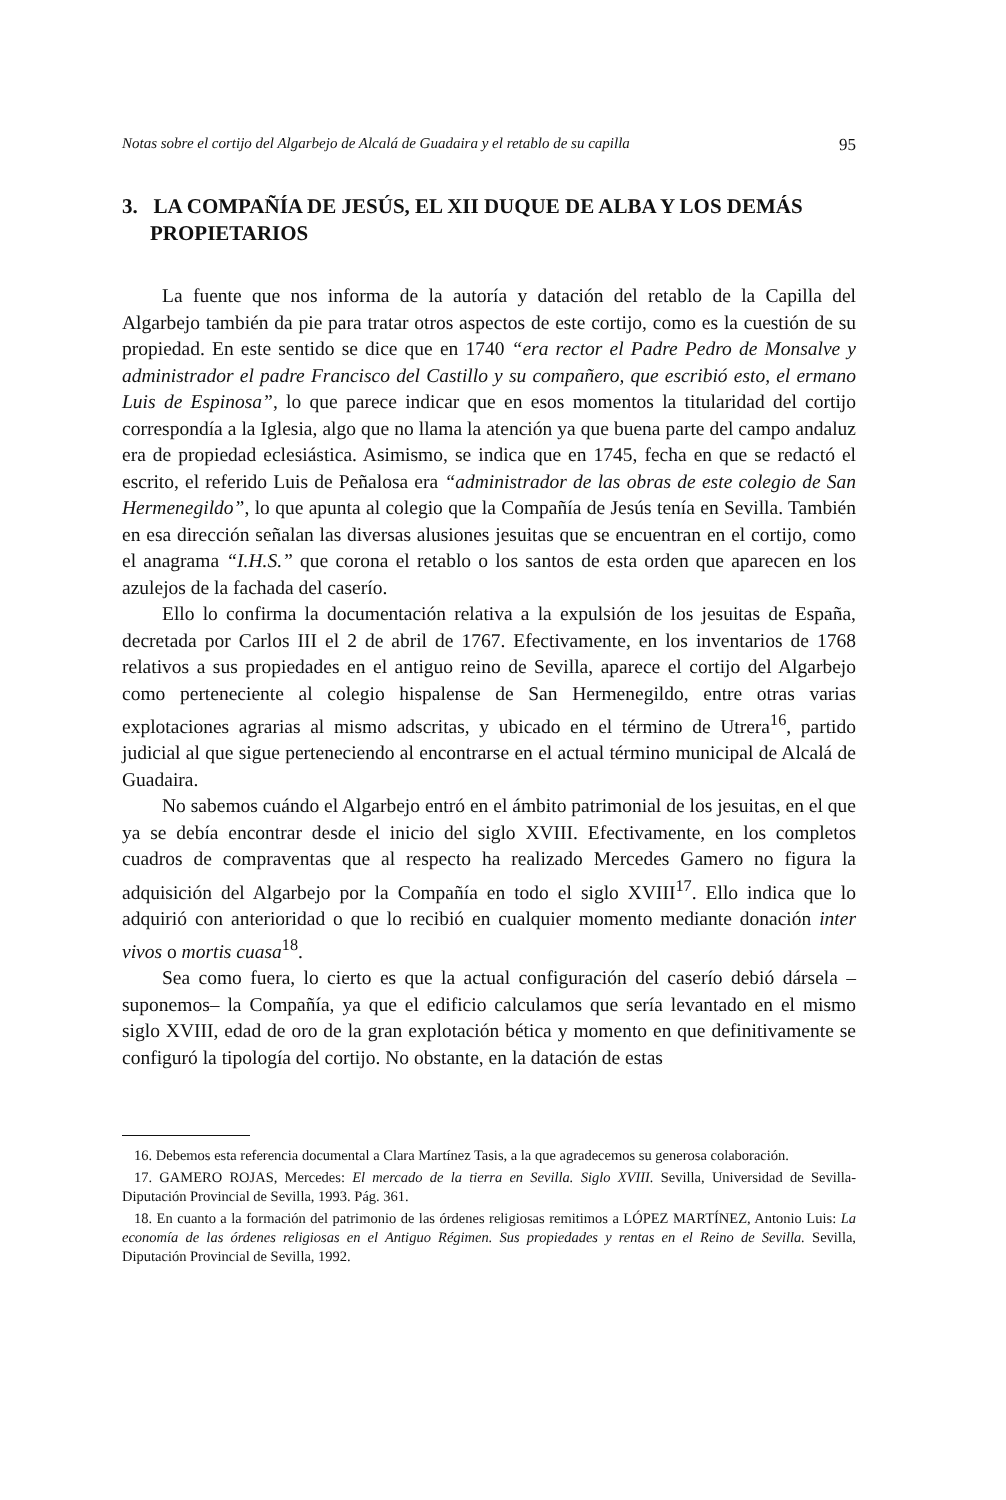Notas sobre el cortijo del Algarbejo de Alcalá de Guadaira y el retablo de su capilla 95
3. LA COMPAÑÍA DE JESÚS, EL XII DUQUE DE ALBA Y LOS DEMÁS PROPIETARIOS
La fuente que nos informa de la autoría y datación del retablo de la Capilla del Algarbejo también da pie para tratar otros aspectos de este cortijo, como es la cuestión de su propiedad. En este sentido se dice que en 1740 “era rector el Padre Pedro de Monsalve y administrador el padre Francisco del Castillo y su compañero, que escribió esto, el ermano Luis de Espinosa”, lo que parece indicar que en esos momentos la titularidad del cortijo correspondía a la Iglesia, algo que no llama la atención ya que buena parte del campo andaluz era de propiedad eclesiástica. Asimismo, se indica que en 1745, fecha en que se redactó el escrito, el referido Luis de Peñalosa era “administrador de las obras de este colegio de San Hermenegildo”, lo que apunta al colegio que la Compañía de Jesús tenía en Sevilla. También en esa dirección señalan las diversas alusiones jesuitas que se encuentran en el cortijo, como el anagrama “I.H.S.” que corona el retablo o los santos de esta orden que aparecen en los azulejos de la fachada del caserío.
Ello lo confirma la documentación relativa a la expulsión de los jesuitas de España, decretada por Carlos III el 2 de abril de 1767. Efectivamente, en los inventarios de 1768 relativos a sus propiedades en el antiguo reino de Sevilla, aparece el cortijo del Algarbejo como perteneciente al colegio hispalense de San Hermenegildo, entre otras varias explotaciones agrarias al mismo adscritas, y ubicado en el término de Utrera<sup>16</sup>, partido judicial al que sigue perteneciendo al encontrarse en el actual término municipal de Alcalá de Guadaira.
No sabemos cuándo el Algarbejo entró en el ámbito patrimonial de los jesuitas, en el que ya se debía encontrar desde el inicio del siglo XVIII. Efectivamente, en los completos cuadros de compraventas que al respecto ha realizado Mercedes Gamero no figura la adquisición del Algarbejo por la Compañía en todo el siglo XVIII<sup>17</sup>. Ello indica que lo adquirió con anterioridad o que lo recibió en cualquier momento mediante donación inter vivos o mortis cuasa<sup>18</sup>.
Sea como fuera, lo cierto es que la actual configuración del caserío debió dársela –suponemos– la Compañía, ya que el edificio calculamos que sería levantado en el mismo siglo XVIII, edad de oro de la gran explotación bética y momento en que definitivamente se configuró la tipología del cortijo. No obstante, en la datación de estas
16. Debemos esta referencia documental a Clara Martínez Tasis, a la que agradecemos su generosa colaboración.
17. GAMERO ROJAS, Mercedes: El mercado de la tierra en Sevilla. Siglo XVIII. Sevilla, Universidad de Sevilla-Diputación Provincial de Sevilla, 1993. Pág. 361.
18. En cuanto a la formación del patrimonio de las órdenes religiosas remitimos a LÓPEZ MARTÍNEZ, Antonio Luis: La economía de las órdenes religiosas en el Antiguo Régimen. Sus propiedades y rentas en el Reino de Sevilla. Sevilla, Diputación Provincial de Sevilla, 1992.